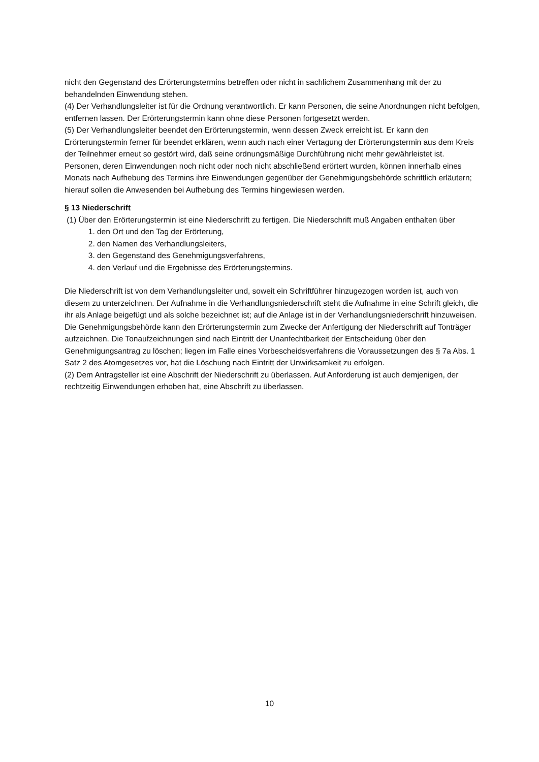nicht den Gegenstand des Erörterungstermins betreffen oder nicht in sachlichem Zusammenhang mit der zu behandelnden Einwendung stehen.
(4) Der Verhandlungsleiter ist für die Ordnung verantwortlich. Er kann Personen, die seine Anordnungen nicht befolgen, entfernen lassen. Der Erörterungstermin kann ohne diese Personen fortgesetzt werden.
(5) Der Verhandlungsleiter beendet den Erörterungstermin, wenn dessen Zweck erreicht ist. Er kann den Erörterungstermin ferner für beendet erklären, wenn auch nach einer Vertagung der Erörterungstermin aus dem Kreis der Teilnehmer erneut so gestört wird, daß seine ordnungsmäßige Durchführung nicht mehr gewährleistet ist. Personen, deren Einwendungen noch nicht oder noch nicht abschließend erörtert wurden, können innerhalb eines Monats nach Aufhebung des Termins ihre Einwendungen gegenüber der Genehmigungsbehörde schriftlich erläutern; hierauf sollen die Anwesenden bei Aufhebung des Termins hingewiesen werden.
§ 13 Niederschrift
(1) Über den Erörterungstermin ist eine Niederschrift zu fertigen. Die Niederschrift muß Angaben enthalten über
1. den Ort und den Tag der Erörterung,
2. den Namen des Verhandlungsleiters,
3. den Gegenstand des Genehmigungsverfahrens,
4. den Verlauf und die Ergebnisse des Erörterungstermins.
Die Niederschrift ist von dem Verhandlungsleiter und, soweit ein Schriftführer hinzugezogen worden ist, auch von diesem zu unterzeichnen. Der Aufnahme in die Verhandlungsniederschrift steht die Aufnahme in eine Schrift gleich, die ihr als Anlage beigefügt und als solche bezeichnet ist; auf die Anlage ist in der Verhandlungsniederschrift hinzuweisen. Die Genehmigungsbehörde kann den Erörterungstermin zum Zwecke der Anfertigung der Niederschrift auf Tonträger aufzeichnen. Die Tonaufzeichnungen sind nach Eintritt der Unanfechtbarkeit der Entscheidung über den Genehmigungsantrag zu löschen; liegen im Falle eines Vorbescheidsverfahrens die Voraussetzungen des § 7a Abs. 1 Satz 2 des Atomgesetzes vor, hat die Löschung nach Eintritt der Unwirksamkeit zu erfolgen.
(2) Dem Antragsteller ist eine Abschrift der Niederschrift zu überlassen. Auf Anforderung ist auch demjenigen, der rechtzeitig Einwendungen erhoben hat, eine Abschrift zu überlassen.
10